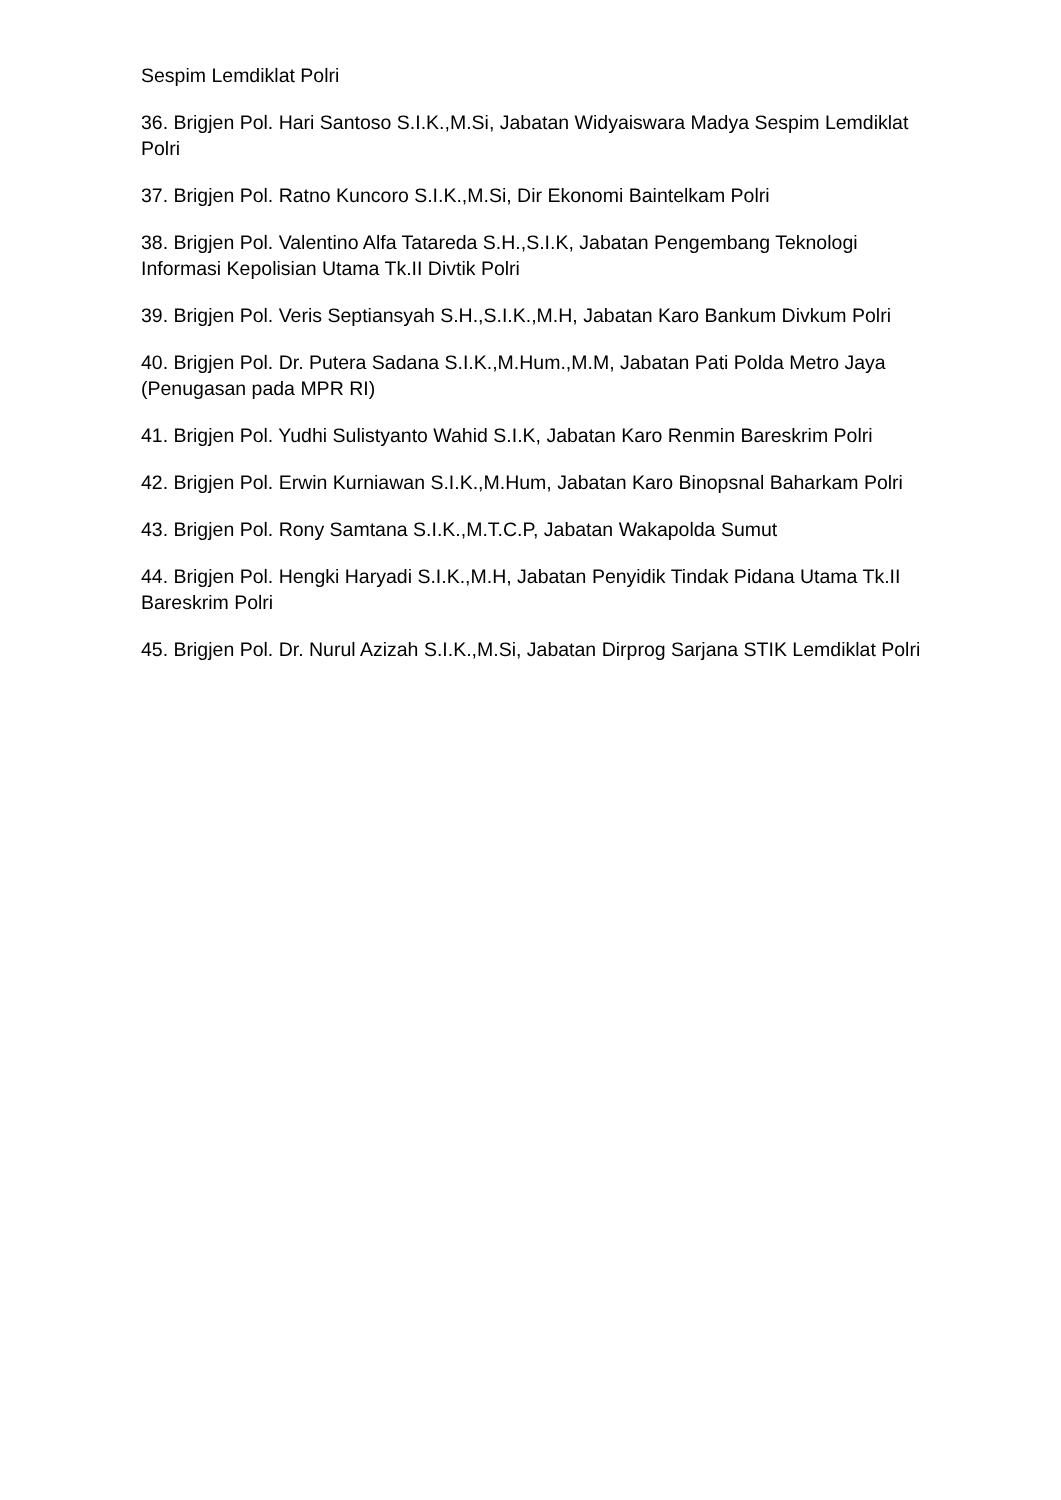Sespim Lemdiklat Polri
36. Brigjen Pol. Hari Santoso S.I.K.,M.Si, Jabatan Widyaiswara Madya Sespim Lemdiklat Polri
37. Brigjen Pol. Ratno Kuncoro S.I.K.,M.Si, Dir Ekonomi Baintelkam Polri
38. Brigjen Pol. Valentino Alfa Tatareda S.H.,S.I.K, Jabatan Pengembang Teknologi Informasi Kepolisian Utama Tk.II Divtik Polri
39. Brigjen Pol. Veris Septiansyah S.H.,S.I.K.,M.H, Jabatan Karo Bankum Divkum Polri
40. Brigjen Pol. Dr. Putera Sadana S.I.K.,M.Hum.,M.M, Jabatan Pati Polda Metro Jaya (Penugasan pada MPR RI)
41. Brigjen Pol. Yudhi Sulistyanto Wahid S.I.K, Jabatan Karo Renmin Bareskrim Polri
42. Brigjen Pol. Erwin Kurniawan S.I.K.,M.Hum, Jabatan Karo Binopsnal Baharkam Polri
43. Brigjen Pol. Rony Samtana S.I.K.,M.T.C.P, Jabatan Wakapolda Sumut
44. Brigjen Pol. Hengki Haryadi S.I.K.,M.H, Jabatan Penyidik Tindak Pidana Utama Tk.II Bareskrim Polri
45. Brigjen Pol. Dr. Nurul Azizah S.I.K.,M.Si, Jabatan Dirprog Sarjana STIK Lemdiklat Polri